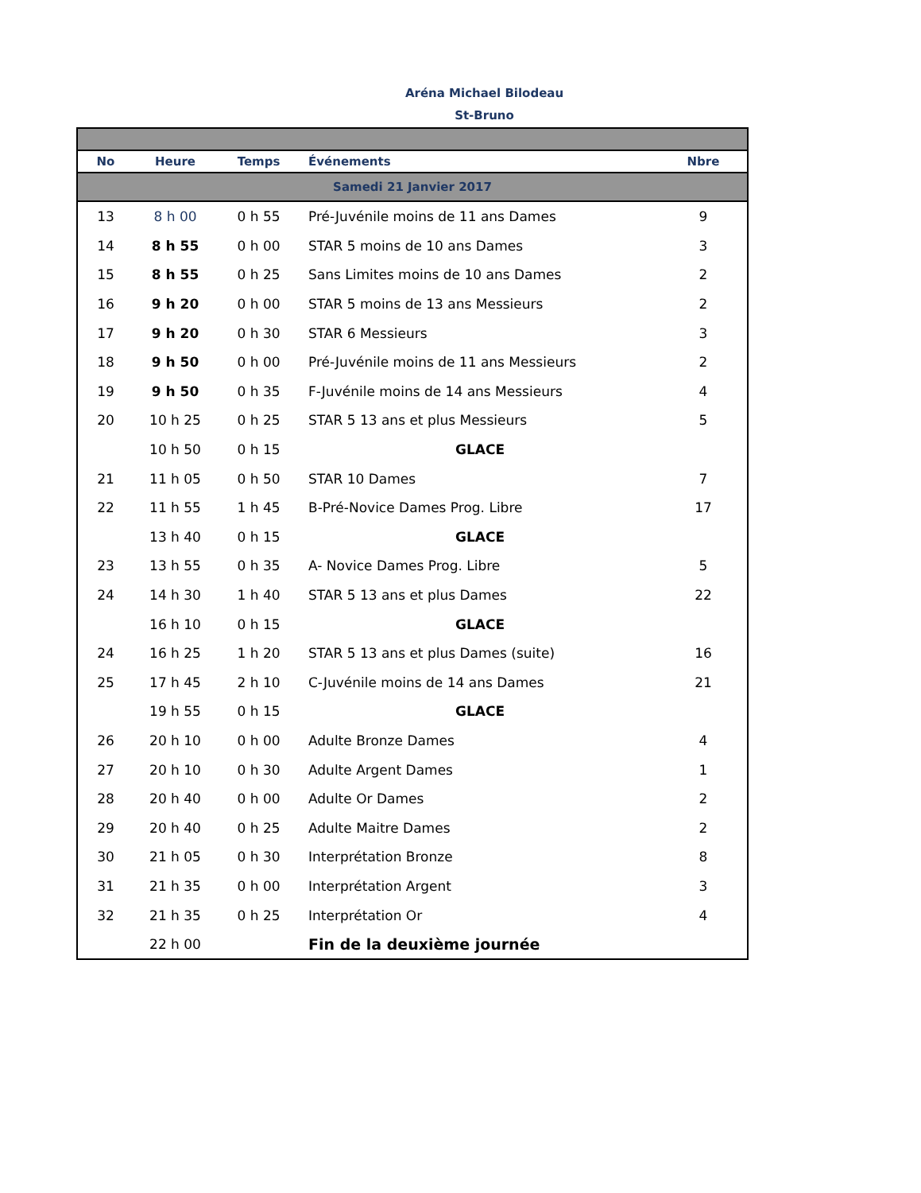Aréna Michael Bilodeau
St-Bruno
| No | Heure | Temps | Événements | Nbre |
| --- | --- | --- | --- | --- |
| Samedi 21 Janvier 2017 | | | | |
| 13 | 8 h 00 | 0 h 55 | Pré-Juvénile moins de 11 ans Dames | 9 |
| 14 | 8 h 55 | 0 h 00 | STAR 5 moins de 10 ans Dames | 3 |
| 15 | 8 h 55 | 0 h 25 | Sans Limites moins de 10 ans Dames | 2 |
| 16 | 9 h 20 | 0 h 00 | STAR 5 moins de 13 ans Messieurs | 2 |
| 17 | 9 h 20 | 0 h 30 | STAR 6 Messieurs | 3 |
| 18 | 9 h 50 | 0 h 00 | Pré-Juvénile moins de 11 ans Messieurs | 2 |
| 19 | 9 h 50 | 0 h 35 | F-Juvénile moins de 14 ans Messieurs | 4 |
| 20 | 10 h 25 | 0 h 25 | STAR 5 13 ans et plus Messieurs | 5 |
| | 10 h 50 | 0 h 15 | GLACE | |
| 21 | 11 h 05 | 0 h 50 | STAR 10 Dames | 7 |
| 22 | 11 h 55 | 1 h 45 | B-Pré-Novice Dames Prog. Libre | 17 |
| | 13 h 40 | 0 h 15 | GLACE | |
| 23 | 13 h 55 | 0 h 35 | A- Novice Dames Prog. Libre | 5 |
| 24 | 14 h 30 | 1 h 40 | STAR 5 13 ans et plus Dames | 22 |
| | 16 h 10 | 0 h 15 | GLACE | |
| 24 | 16 h 25 | 1 h 20 | STAR 5 13 ans et plus Dames (suite) | 16 |
| 25 | 17 h 45 | 2 h 10 | C-Juvénile moins de 14 ans Dames | 21 |
| | 19 h 55 | 0 h 15 | GLACE | |
| 26 | 20 h 10 | 0 h 00 | Adulte Bronze Dames | 4 |
| 27 | 20 h 10 | 0 h 30 | Adulte Argent Dames | 1 |
| 28 | 20 h 40 | 0 h 00 | Adulte Or Dames | 2 |
| 29 | 20 h 40 | 0 h 25 | Adulte Maitre Dames | 2 |
| 30 | 21 h 05 | 0 h 30 | Interprétation Bronze | 8 |
| 31 | 21 h 35 | 0 h 00 | Interprétation Argent | 3 |
| 32 | 21 h 35 | 0 h 25 | Interprétation Or | 4 |
| | 22 h 00 | | Fin de la deuxième journée | |